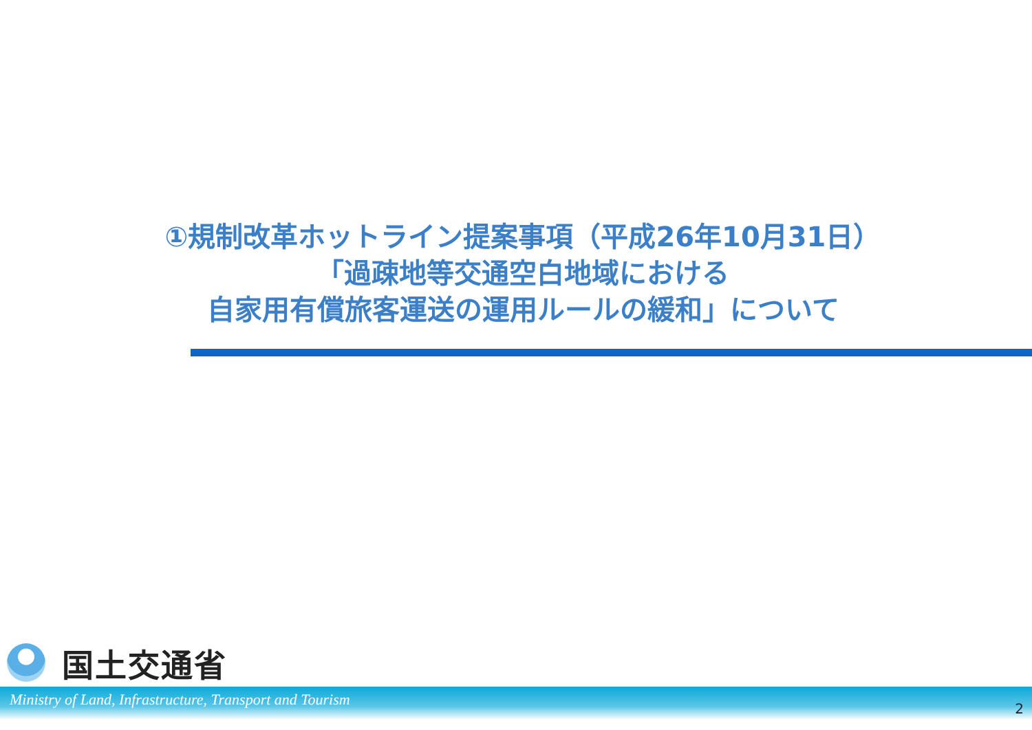①規制改革ホットライン提案事項（平成26年10月31日）
「過疎地等交通空白地域における
自家用有償旅客運送の運用ルールの緩和」について
国土交通省
Ministry of Land, Infrastructure, Transport and Tourism 2